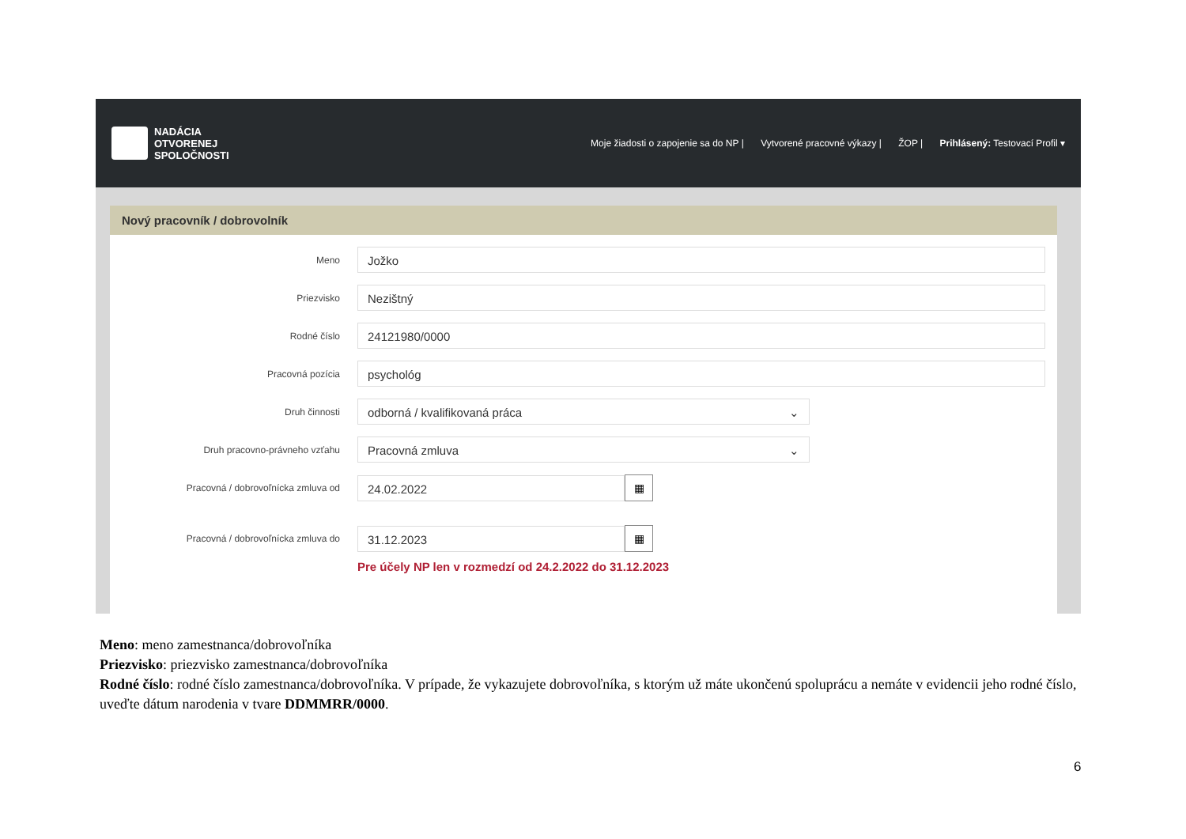NADÁCIA
OTVORENEJ
SPOLOČNOSTI
Moje žiadosti o zapojenie sa do NP | Vytvorené pracovné výkazy | ŽOP | Prihlásený: Testovací Profil ▾
Nový pracovník / dobrovolník
Meno
Jožko
Priezvisko
Nezištný
Rodné číslo
24121980/0000
Pracovná pozícia
psychológ
Druh činnosti
odborná / kvalifikovaná práca ⌄
Druh pracovno-právneho vzťahu
Pracovná zmluva ⌄
Pracovná / dobrovoľnícka zmluva od
24.02.2022
▦
Pracovná / dobrovoľnícka zmluva do
31.12.2023
▦
Pre účely NP len v rozmedzí od 24.2.2022 do 31.12.2023
Meno: meno zamestnanca/dobrovoľníka
Priezvisko: priezvisko zamestnanca/dobrovoľníka
Rodné číslo: rodné číslo zamestnanca/dobrovoľníka. V prípade, že vykazujete dobrovoľníka, s ktorým už máte ukončenú spoluprácu a nemáte v evidencii jeho rodné číslo, uveďte dátum narodenia v tvare DDMMRR/0000.
6